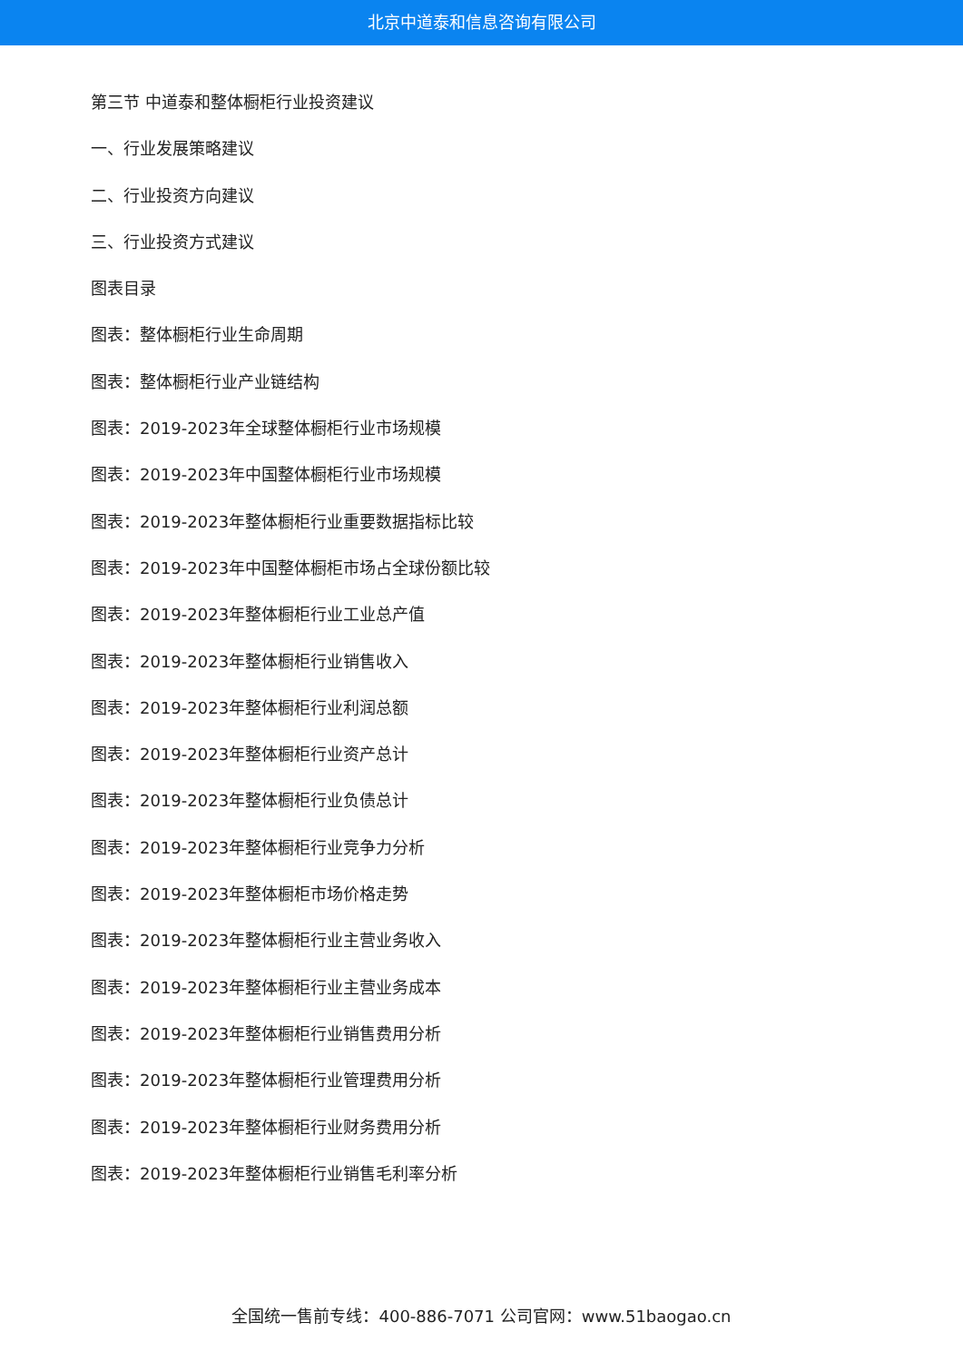北京中道泰和信息咨询有限公司
第三节 中道泰和整体橱柜行业投资建议
一、行业发展策略建议
二、行业投资方向建议
三、行业投资方式建议
图表目录
图表：整体橱柜行业生命周期
图表：整体橱柜行业产业链结构
图表：2019-2023年全球整体橱柜行业市场规模
图表：2019-2023年中国整体橱柜行业市场规模
图表：2019-2023年整体橱柜行业重要数据指标比较
图表：2019-2023年中国整体橱柜市场占全球份额比较
图表：2019-2023年整体橱柜行业工业总产值
图表：2019-2023年整体橱柜行业销售收入
图表：2019-2023年整体橱柜行业利润总额
图表：2019-2023年整体橱柜行业资产总计
图表：2019-2023年整体橱柜行业负债总计
图表：2019-2023年整体橱柜行业竞争力分析
图表：2019-2023年整体橱柜市场价格走势
图表：2019-2023年整体橱柜行业主营业务收入
图表：2019-2023年整体橱柜行业主营业务成本
图表：2019-2023年整体橱柜行业销售费用分析
图表：2019-2023年整体橱柜行业管理费用分析
图表：2019-2023年整体橱柜行业财务费用分析
图表：2019-2023年整体橱柜行业销售毛利率分析
全国统一售前专线：400-886-7071 公司官网：www.51baogao.cn